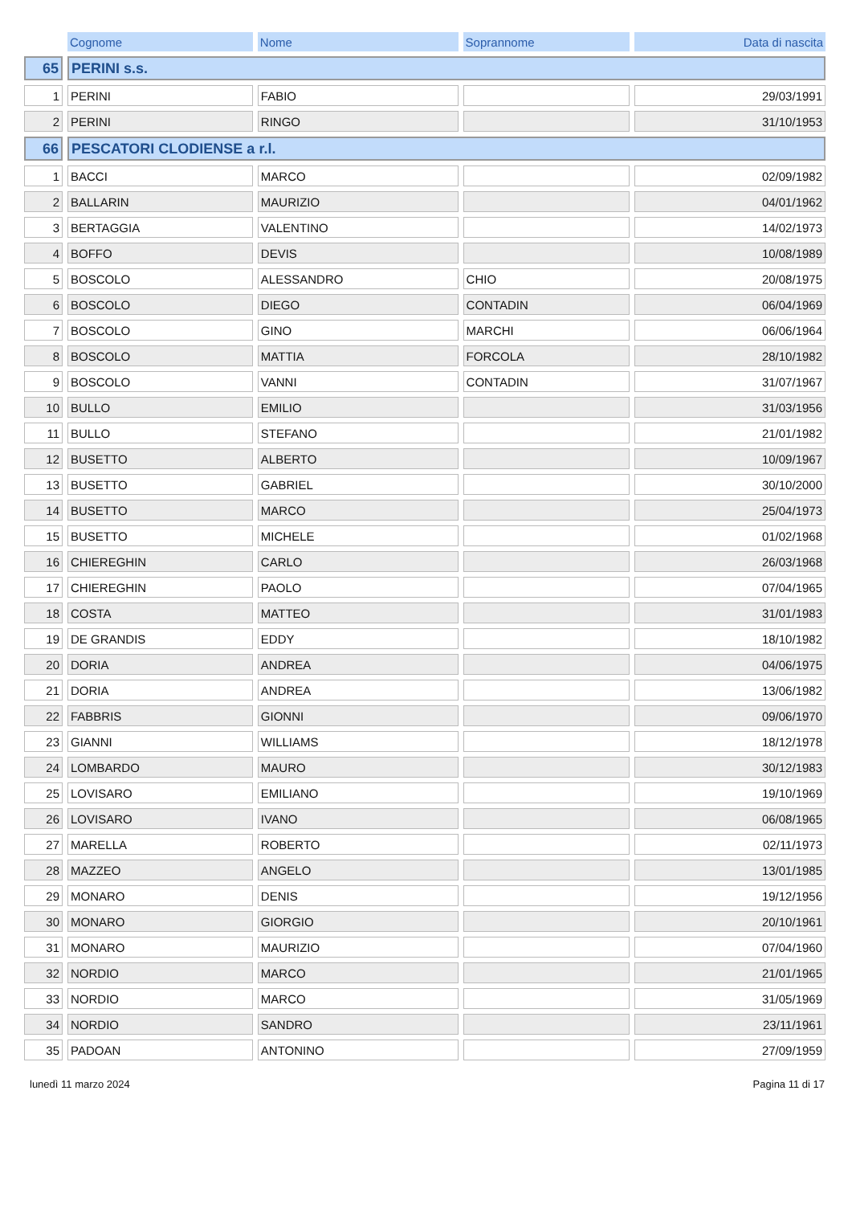| | Cognome | Nome | Soprannome | Data di nascita |
| 65 | PERINI s.s. | | | |
| 1 | PERINI | FABIO | | 29/03/1991 |
| 2 | PERINI | RINGO | | 31/10/1953 |
| 66 | PESCATORI CLODIENSE a r.l. | | | |
| 1 | BACCI | MARCO | | 02/09/1982 |
| 2 | BALLARIN | MAURIZIO | | 04/01/1962 |
| 3 | BERTAGGIA | VALENTINO | | 14/02/1973 |
| 4 | BOFFO | DEVIS | | 10/08/1989 |
| 5 | BOSCOLO | ALESSANDRO | CHIO | 20/08/1975 |
| 6 | BOSCOLO | DIEGO | CONTADIN | 06/04/1969 |
| 7 | BOSCOLO | GINO | MARCHI | 06/06/1964 |
| 8 | BOSCOLO | MATTIA | FORCOLA | 28/10/1982 |
| 9 | BOSCOLO | VANNI | CONTADIN | 31/07/1967 |
| 10 | BULLO | EMILIO | | 31/03/1956 |
| 11 | BULLO | STEFANO | | 21/01/1982 |
| 12 | BUSETTO | ALBERTO | | 10/09/1967 |
| 13 | BUSETTO | GABRIEL | | 30/10/2000 |
| 14 | BUSETTO | MARCO | | 25/04/1973 |
| 15 | BUSETTO | MICHELE | | 01/02/1968 |
| 16 | CHIEREGHIN | CARLO | | 26/03/1968 |
| 17 | CHIEREGHIN | PAOLO | | 07/04/1965 |
| 18 | COSTA | MATTEO | | 31/01/1983 |
| 19 | DE GRANDIS | EDDY | | 18/10/1982 |
| 20 | DORIA | ANDREA | | 04/06/1975 |
| 21 | DORIA | ANDREA | | 13/06/1982 |
| 22 | FABBRIS | GIONNI | | 09/06/1970 |
| 23 | GIANNI | WILLIAMS | | 18/12/1978 |
| 24 | LOMBARDO | MAURO | | 30/12/1983 |
| 25 | LOVISARO | EMILIANO | | 19/10/1969 |
| 26 | LOVISARO | IVANO | | 06/08/1965 |
| 27 | MARELLA | ROBERTO | | 02/11/1973 |
| 28 | MAZZEO | ANGELO | | 13/01/1985 |
| 29 | MONARO | DENIS | | 19/12/1956 |
| 30 | MONARO | GIORGIO | | 20/10/1961 |
| 31 | MONARO | MAURIZIO | | 07/04/1960 |
| 32 | NORDIO | MARCO | | 21/01/1965 |
| 33 | NORDIO | MARCO | | 31/05/1969 |
| 34 | NORDIO | SANDRO | | 23/11/1961 |
| 35 | PADOAN | ANTONINO | | 27/09/1959 |
lunedì 11 marzo 2024 Pagina 11 di 17